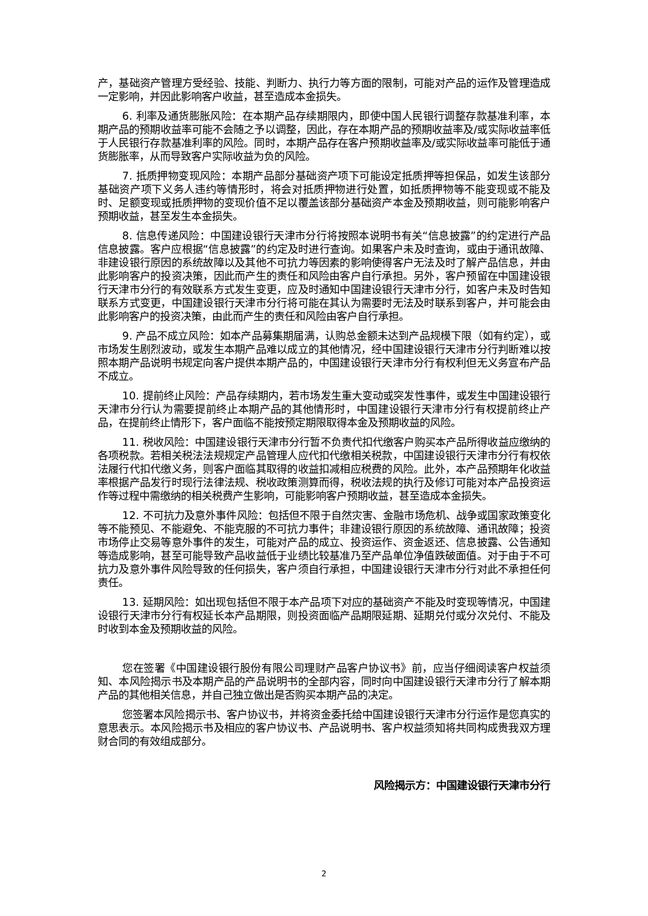产，基础资产管理方受经验、技能、判断力、执行力等方面的限制，可能对产品的运作及管理造成一定影响，并因此影响客户收益，甚至造成本金损失。
6. 利率及通货膨胀风险：在本期产品存续期限内，即使中国人民银行调整存款基准利率，本期产品的预期收益率可能不会随之予以调整，因此，存在本期产品的预期收益率及/或实际收益率低于人民银行存款基准利率的风险。同时，本期产品存在客户预期收益率及/或实际收益率可能低于通货膨胀率，从而导致客户实际收益为负的风险。
7. 抵质押物变现风险：本期产品部分基础资产项下可能设定抵质押等担保品，如发生该部分基础资产项下义务人违约等情形时，将会对抵质押物进行处置，如抵质押物等不能变现或不能及时、足额变现或抵质押物的变现价值不足以覆盖该部分基础资产本金及预期收益，则可能影响客户预期收益，甚至发生本金损失。
8. 信息传递风险：中国建设银行天津市分行将按照本说明书有关“信息披露”的约定进行产品信息披露。客户应根据“信息披露”的约定及时进行查询。如果客户未及时查询，或由于通讯故障、非建设银行原因的系统故障以及其他不可抗力等因素的影响使得客户无法及时了解产品信息，并由此影响客户的投资决策，因此而产生的责任和风险由客户自行承担。另外，客户预留在中国建设银行天津市分行的有效联系方式发生变更，应及时通知中国建设银行天津市分行，如客户未及时告知联系方式变更，中国建设银行天津市分行将可能在其认为需要时无法及时联系到客户，并可能会由此影响客户的投资决策，由此而产生的责任和风险由客户自行承担。
9. 产品不成立风险：如本产品募集期届满，认购总金额未达到产品规模下限（如有约定），或市场发生剧烈波动，或发生本期产品难以成立的其他情况，经中国建设银行天津市分行判断难以按照本期产品说明书规定向客户提供本期产品的，中国建设银行天津市分行有权利但无义务宣布产品不成立。
10. 提前终止风险：产品存续期内，若市场发生重大变动或突发性事件，或发生中国建设银行天津市分行认为需要提前终止本期产品的其他情形时，中国建设银行天津市分行有权提前终止产品，在提前终止情形下，客户面临不能按预定期限取得本金及预期收益的风险。
11. 税收风险：中国建设银行天津市分行暂不负责代扣代缴客户购买本产品所得收益应缴纳的各项税款。若相关税法法规规定产品管理人应代扣代缴相关税款，中国建设银行天津市分行有权依法履行代扣代缴义务，则客户面临其取得的收益扣减相应税费的风险。此外，本产品预期年化收益率根据产品发行时现行法律法规、税收政策测算而得，税收法规的执行及修订可能对本产品投资运作等过程中需缴纳的相关税费产生影响，可能影响客户预期收益，甚至造成本金损失。
12. 不可抗力及意外事件风险：包括但不限于自然灾害、金融市场危机、战争或国家政策变化等不能预见、不能避免、不能克服的不可抗力事件；非建设银行原因的系统故障、通讯故障；投资市场停止交易等意外事件的发生，可能对产品的成立、投资运作、资金返还、信息披露、公告通知等造成影响，甚至可能导致产品收益低于业绩比较基准乃至产品单位净值跌破面值。对于由于不可抗力及意外事件风险导致的任何损失，客户须自行承担，中国建设银行天津市分行对此不承担任何责任。
13. 延期风险：如出现包括但不限于本产品项下对应的基础资产不能及时变现等情况，中国建设银行天津市分行有权延长本产品期限，则投资面临产品期限延期、延期兑付或分次兑付、不能及时收到本金及预期收益的风险。
您在签署《中国建设银行股份有限公司理财产品客户协议书》前，应当仔细阅读客户权益须知、本风险揭示书及本期产品的产品说明书的全部内容，同时向中国建设银行天津市分行了解本期产品的其他相关信息，并自己独立做出是否购买本期产品的决定。
您签署本风险揭示书、客户协议书，并将资金委托给中国建设银行天津市分行运作是您真实的意思表示。本风险揭示书及相应的客户协议书、产品说明书、客户权益须知将共同构成贵我双方理财合同的有效组成部分。
风险揭示方：中国建设银行天津市分行
2